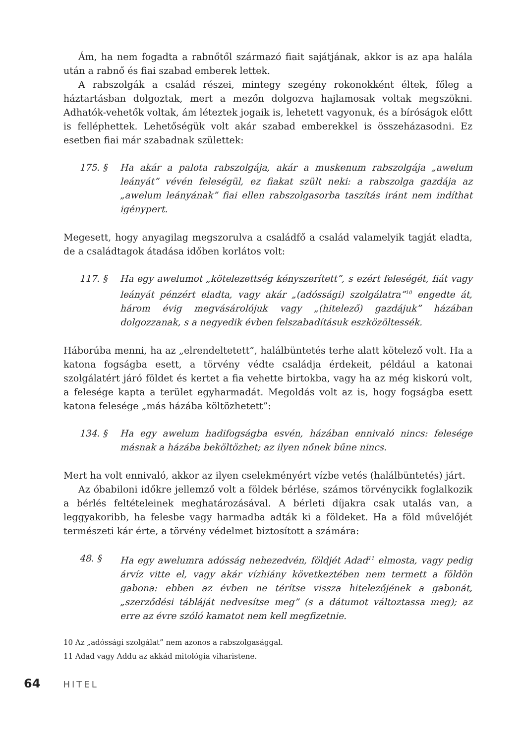Ám, ha nem fogadta a rabnőtől származó fiait sajátjának, akkor is az apa halála után a rabnő és fiai szabad emberek lettek.
A rabszolgák a család részei, mintegy szegény rokonokként éltek, főleg a háztartásban dolgoztak, mert a mezőn dolgozva hajlamosak voltak megszökni. Adhatók-vehetők voltak, ám léteztek jogaik is, lehetett vagyonuk, és a bíróságok előtt is felléphettek. Lehetőségük volt akár szabad emberekkel is összeházasodni. Ez esetben fiai már szabadnak születtek:
175. § Ha akár a palota rabszolgája, akár a muskenum rabszolgája „awelum leányát” vévén feleségül, ez fiakat szült neki: a rabszolga gazdája az „awelum leányának” fiai ellen rabszolgasorba taszítás iránt nem indíthat igénypert.
Megesett, hogy anyagilag megszorulva a családfő a család valamelyik tagját eladta, de a családtagok átadása időben korlátos volt:
117. § Ha egy awelumot „kötelezettség kényszerített”, s ezért feleségét, fiát vagy leányát pénzért eladta, vagy akár „(adóssági) szolgálatra”<sup>10</sup> engedte át, három évig megvásárolójuk vagy „(hitelező) gazdájuk” házában dolgozzanak, s a negyedik évben felszabadításuk eszközöltessék.
Háborúba menni, ha az „elrendeltetett”, halálbüntetés terhe alatt kötelező volt. Ha a katona fogságba esett, a törvény védte családja érdekeit, például a katonai szolgálatért járó földet és kertet a fia vehette birtokba, vagy ha az még kiskorú volt, a felesége kapta a terület egyharmadát. Megoldás volt az is, hogy fogságba esett katona felesége „más házába költözhetett”:
134. § Ha egy awelum hadifogságba esvén, házában ennivaló nincs: felesége másnak a házába beköltözhet; az ilyen nőnek bűne nincs.
Mert ha volt ennivaló, akkor az ilyen cselekményért vízbe vetés (halálbüntetés) járt.
Az óbabiloni időkre jellemző volt a földek bérlése, számos törvénycikk foglalkozik a bérlés feltételeinek meghatározásával. A bérleti díjakra csak utalás van, a leggyakoribb, ha felesbe vagy harmadba adták ki a földeket. Ha a föld művelőjét természeti kár érte, a törvény védelmet biztosított a számára:
48. § Ha egy awelumra adósság nehezedvén, földjét Adad<sup>11</sup> elmosta, vagy pedig árvíz vitte el, vagy akár vízhiány következtében nem termett a földön gabona: ebben az évben ne térítse vissza hitelezőjének a gabonát, „szerződési tábláját nedvesítse meg” (s a dátumot változtassa meg); az erre az évre szóló kamatot nem kell megfizetnie.
10 Az „adóssági szolgálat” nem azonos a rabszolgasággal.
11 Adad vagy Addu az akkád mitológia viharistene.
64 HITEL